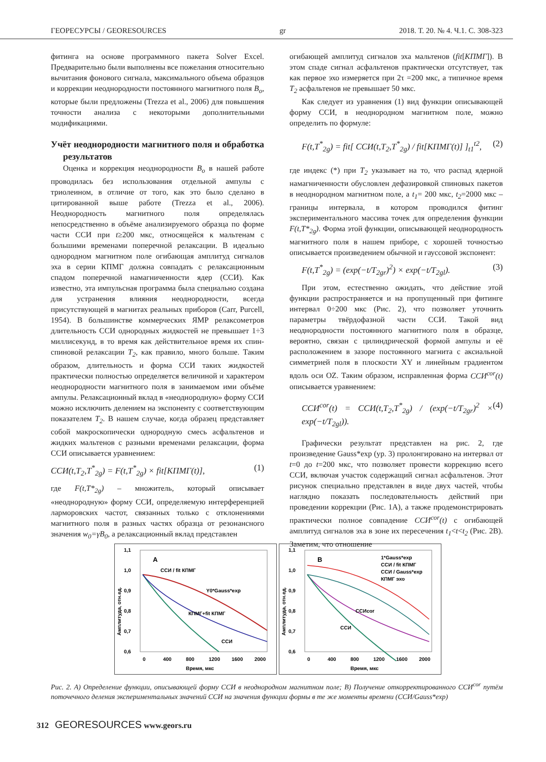ГЕОРЕСУРСЫ / GEORESOURCES gr 2018. Т. 20. № 4. Ч.1. С. 308-323
фитинга на основе программного пакета Solver Excel. Предварительно были выполнены все пожелания относительно вычитания фонового сигнала, максимального объема образцов и коррекции неоднородности постоянного магнитного поля B<sub>o</sub>, которые были предложены (Trezza et al., 2006) для повышения точности анализа с некоторыми дополнительными модификациями.
Учёт неоднородности магнитного поля и обработка результатов
Оценка и коррекция неоднородности B<sub>o</sub> в нашей работе проводилась без использования отдельной ампулы с триолеином, в отличие от того, как это было сделано в цитированной выше работе (Trezza et al., 2006). Неоднородность магнитного поля определялась непосредственно в объёме анализируемого образца по форме части ССИ при t≥200 мкс, относящейся к мальтенам с большими временами поперечной релаксации. В идеально однородном магнитном поле огибающая амплитуд сигналов эха в серии КПМГ должна совпадать с релаксационным спадом поперечной намагниченности ядер (ССИ). Как известно, эта импульсная программа была специально создана для устранения влияния неоднородности, всегда присутствующей в магнитах реальных приборов (Carr, Purcell, 1954). В большинстве коммерческих ЯМР релаксометров длительность ССИ однородных жидкостей не превышает 1÷3 миллисекунд, в то время как действительное время их спин-спиновой релаксации T<sub>2</sub>, как правило, много больше. Таким образом, длительность и форма ССИ таких жидкостей практически полностью определяется величиной и характером неоднородности магнитного поля в занимаемом ими объёме ампулы. Релаксационный вклад в «неоднородную» форму ССИ можно исключить делением на экспоненту с соответствующим показателем T<sub>2</sub>. В нашем случае, когда образец представляет собой макроскопически однородную смесь асфальтенов и жидких мальтенов с разными временами релаксации, форма ССИ описывается уравнением:
ССИ(t,T<sub>2</sub>,T<sup>*</sup><sub>2g</sub>) = F(t,T<sup>*</sup><sub>2g</sub>) × fit[КПМГ(t)], (1)
где F(t,T*<sub>2g</sub>) – множитель, который описывает «неоднородную» форму ССИ, определяемую интерференцией ларморовских частот, связанных только с отклонениями магнитного поля в разных частях образца от резонансного значения w<sub>0</sub>=γB<sub>0</sub>, а релаксационный вклад представлен
огибающей амплитуд сигналов эха мальтенов (fit[КПМГ]). В этом спаде сигнал асфальтенов практически отсутствует, так как первое эхо измеряется при 2τ =200 мкс, а типичное время T<sub>2</sub> асфальтенов не превышает 50 мкс.
Как следует из уравнения (1) вид функции описывающей форму ССИ, в неоднородном магнитном поле, можно определить по формуле:
F(t,T<sup>*</sup><sub>2g</sub>) = fit[ ССИ(t,T<sub>2</sub>,T<sup>*</sup><sub>2g</sub>) / fit[КПМГ(t)] ]<sub>t1</sub><sup>t2</sup>, (2)
где индекс (*) при T<sub>2</sub> указывает на то, что распад ядерной намагниченности обусловлен дефазировкой спиновых пакетов в неоднородном магнитном поле, а t<sub>1</sub>= 200 мкс, t<sub>2</sub>=2000 мкс – границы интервала, в котором проводился фитинг экспериментального массива точек для определения функции F(t,T*<sub>2g</sub>). Форма этой функции, описывающей неоднородность магнитного поля в нашем приборе, с хорошей точностью описывается произведением обычной и гауссовой экспонент:
F(t,T<sup>*</sup><sub>2g</sub>) = (exp(−t/T<sub>2gr</sub>)<sup>2</sup>) × exp(−t/T<sub>2gl</sub>). (3)
При этом, естественно ожидать, что действие этой функции распространяется и на пропущенный при фитинге интервал 0÷200 мкс (Рис. 2), что позволяет уточнить параметры твёрдофазной части ССИ. Такой вид неоднородности постоянного магнитного поля в образце, вероятно, связан с цилиндрической формой ампулы и её расположением в зазоре постоянного магнита с аксиальной симметрией поля в плоскости XY и линейным градиентом вдоль оси OZ. Таким образом, исправленная форма ССИ<sup>cor</sup>(t) описывается уравнением:
ССИ<sup>cor</sup>(t) = ССИ(t,T<sub>2</sub>,T<sup>*</sup><sub>2g</sub>) / (exp(−t/T<sub>2gr</sub>)<sup>2</sup> × exp(−t/T<sub>2gl</sub>)). (4)
Графически результат представлен на рис. 2, где произведение Gauss*exp (ур. 3) пролонгировано на интервал от t=0 до t=200 мкс, что позволяет провести коррекцию всего ССИ, включая участок содержащий сигнал асфальтенов. Этот рисунок специально представлен в виде двух частей, чтобы наглядно показать последовательность действий при проведении коррекции (Рис. 1А), а также продемонстрировать практически полное совпадение ССИ<sup>cor</sup>(t) с огибающей амплитуд сигналов эха в зоне их пересечения t<sub>1</sub><t<t<sub>2</sub> (Рис. 2В). Заметим, что отношение
A
1,1
1,0
0,9
0,8
0,7
0,6
ССИ / fit КПМГ
Y0*Gauss*exp
КПМГ+fit КПМГ
ССИ
0
400
800
1200
1600
2000
Время, мкс
Амплитуда, отн.ед.
B
1,1
1,0
0,9
0,8
0,7
0,6
1*Gauss*exp
ССИ / fit КПМГ
ССИ / Gauss*exp
КПМГ эхо
ССИcor
ССИ
0
400
800
1200
1600
2000
Время, мкс
Амплитуда, отн.ед.
Рис. 2. А) Определение функции, описывающей форму ССИ в неоднородном магнитном поле; В) Получение откорректированного ССИ<sup>cor</sup> путём поточечного деления экспериментальных значений ССИ на значения функции формы в те же моменты времени (ССИ/Gauss*exp)
312 GEORESOURCES www.geors.ru